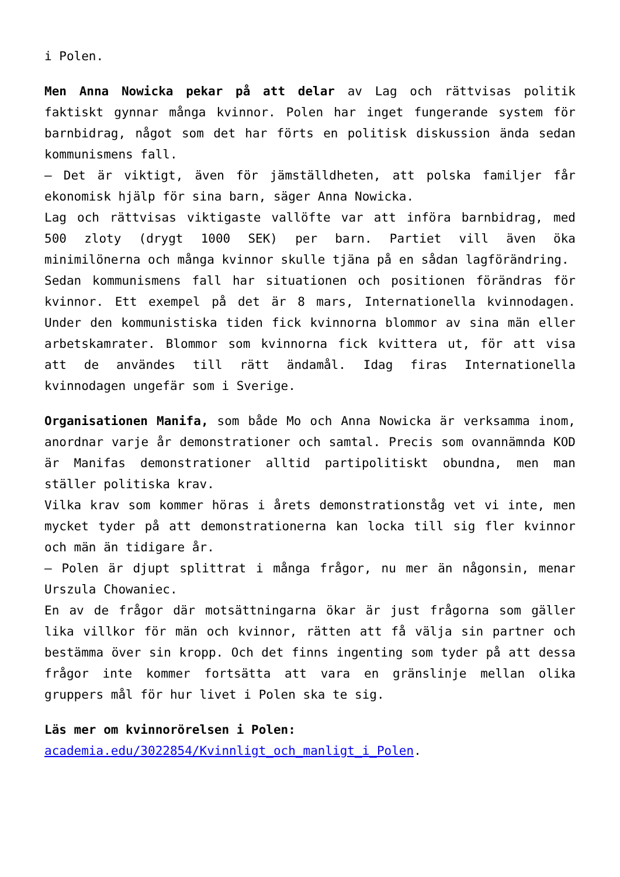i Polen.
Men Anna Nowicka pekar på att delar av Lag och rättvisas politik faktiskt gynnar många kvinnor. Polen har inget fungerande system för barnbidrag, något som det har förts en politisk diskussion ända sedan kommunismens fall.
– Det är viktigt, även för jämställdheten, att polska familjer får ekonomisk hjälp för sina barn, säger Anna Nowicka.
Lag och rättvisas viktigaste vallöfte var att införa barnbidrag, med 500 zloty (drygt 1000 SEK) per barn. Partiet vill även öka minimilönerna och många kvinnor skulle tjäna på en sådan lagförändring.
Sedan kommunismens fall har situationen och positionen förändras för kvinnor. Ett exempel på det är 8 mars, Internationella kvinnodagen. Under den kommunistiska tiden fick kvinnorna blommor av sina män eller arbetskamrater. Blommor som kvinnorna fick kvittera ut, för att visa att de användes till rätt ändamål. Idag firas Internationella kvinnodagen ungefär som i Sverige.
Organisationen Manifa, som både Mo och Anna Nowicka är verksamma inom, anordnar varje år demonstrationer och samtal. Precis som ovannämnda KOD är Manifas demonstrationer alltid partipolitiskt obundna, men man ställer politiska krav.
Vilka krav som kommer höras i årets demonstrationståg vet vi inte, men mycket tyder på att demonstrationerna kan locka till sig fler kvinnor och män än tidigare år.
– Polen är djupt splittrat i många frågor, nu mer än någonsin, menar Urszula Chowaniec.
En av de frågor där motsättningarna ökar är just frågorna som gäller lika villkor för män och kvinnor, rätten att få välja sin partner och bestämma över sin kropp. Och det finns ingenting som tyder på att dessa frågor inte kommer fortsätta att vara en gränslinje mellan olika gruppers mål för hur livet i Polen ska te sig.
Läs mer om kvinnorörelsen i Polen:
academia.edu/3022854/Kvinnligt_och_manligt_i_Polen.